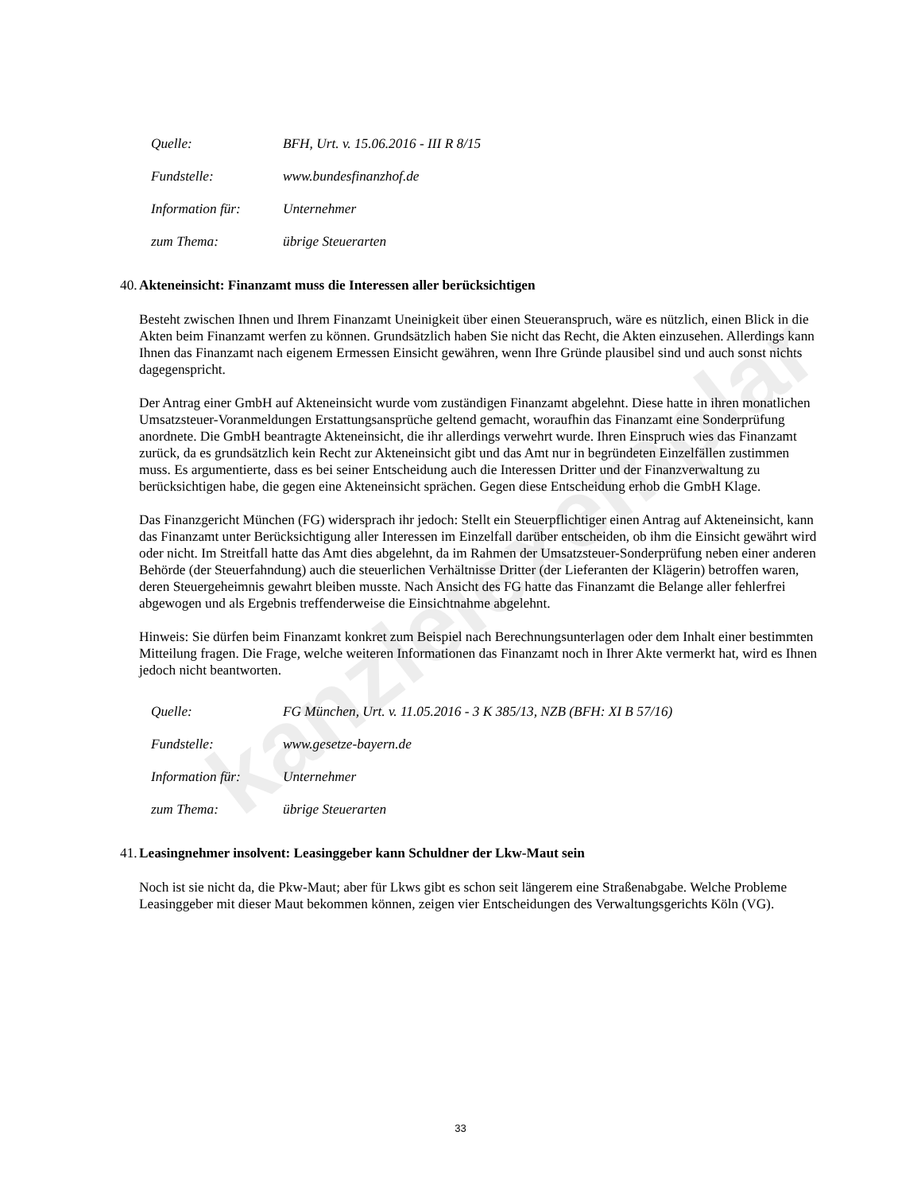kanzleiexemplar
Quelle: BFH, Urt. v. 15.06.2016 - III R 8/15
Fundstelle: www.bundesfinanzhof.de
Information für: Unternehmer
zum Thema: übrige Steuerarten
40. Akteneinsicht: Finanzamt muss die Interessen aller berücksichtigen
Besteht zwischen Ihnen und Ihrem Finanzamt Uneinigkeit über einen Steueranspruch, wäre es nützlich, einen Blick in die Akten beim Finanzamt werfen zu können. Grundsätzlich haben Sie nicht das Recht, die Akten einzusehen. Allerdings kann Ihnen das Finanzamt nach eigenem Ermessen Einsicht gewähren, wenn Ihre Gründe plausibel sind und auch sonst nichts dagegenspricht.
Der Antrag einer GmbH auf Akteneinsicht wurde vom zuständigen Finanzamt abgelehnt. Diese hatte in ihren monatlichen Umsatzsteuer-Voranmeldungen Erstattungsansprüche geltend gemacht, woraufhin das Finanzamt eine Sonderprüfung anordnete. Die GmbH beantragte Akteneinsicht, die ihr allerdings verwehrt wurde. Ihren Einspruch wies das Finanzamt zurück, da es grundsätzlich kein Recht zur Akteneinsicht gibt und das Amt nur in begründeten Einzelfällen zustimmen muss. Es argumentierte, dass es bei seiner Entscheidung auch die Interessen Dritter und der Finanzverwaltung zu berücksichtigen habe, die gegen eine Akteneinsicht sprächen. Gegen diese Entscheidung erhob die GmbH Klage.
Das Finanzgericht München (FG) widersprach ihr jedoch: Stellt ein Steuerpflichtiger einen Antrag auf Akteneinsicht, kann das Finanzamt unter Berücksichtigung aller Interessen im Einzelfall darüber entscheiden, ob ihm die Einsicht gewährt wird oder nicht. Im Streitfall hatte das Amt dies abgelehnt, da im Rahmen der Umsatzsteuer-Sonderprüfung neben einer anderen Behörde (der Steuerfahndung) auch die steuerlichen Verhältnisse Dritter (der Lieferanten der Klägerin) betroffen waren, deren Steuergeheimnis gewahrt bleiben musste. Nach Ansicht des FG hatte das Finanzamt die Belange aller fehlerfrei abgewogen und als Ergebnis treffenderweise die Einsichtnahme abgelehnt.
Hinweis: Sie dürfen beim Finanzamt konkret zum Beispiel nach Berechnungsunterlagen oder dem Inhalt einer bestimmten Mitteilung fragen. Die Frage, welche weiteren Informationen das Finanzamt noch in Ihrer Akte vermerkt hat, wird es Ihnen jedoch nicht beantworten.
Quelle: FG München, Urt. v. 11.05.2016 - 3 K 385/13, NZB (BFH: XI B 57/16)
Fundstelle: www.gesetze-bayern.de
Information für: Unternehmer
zum Thema: übrige Steuerarten
41. Leasingnehmer insolvent: Leasinggeber kann Schuldner der Lkw-Maut sein
Noch ist sie nicht da, die Pkw-Maut; aber für Lkws gibt es schon seit längerem eine Straßenabgabe. Welche Probleme Leasinggeber mit dieser Maut bekommen können, zeigen vier Entscheidungen des Verwaltungsgerichts Köln (VG).
33